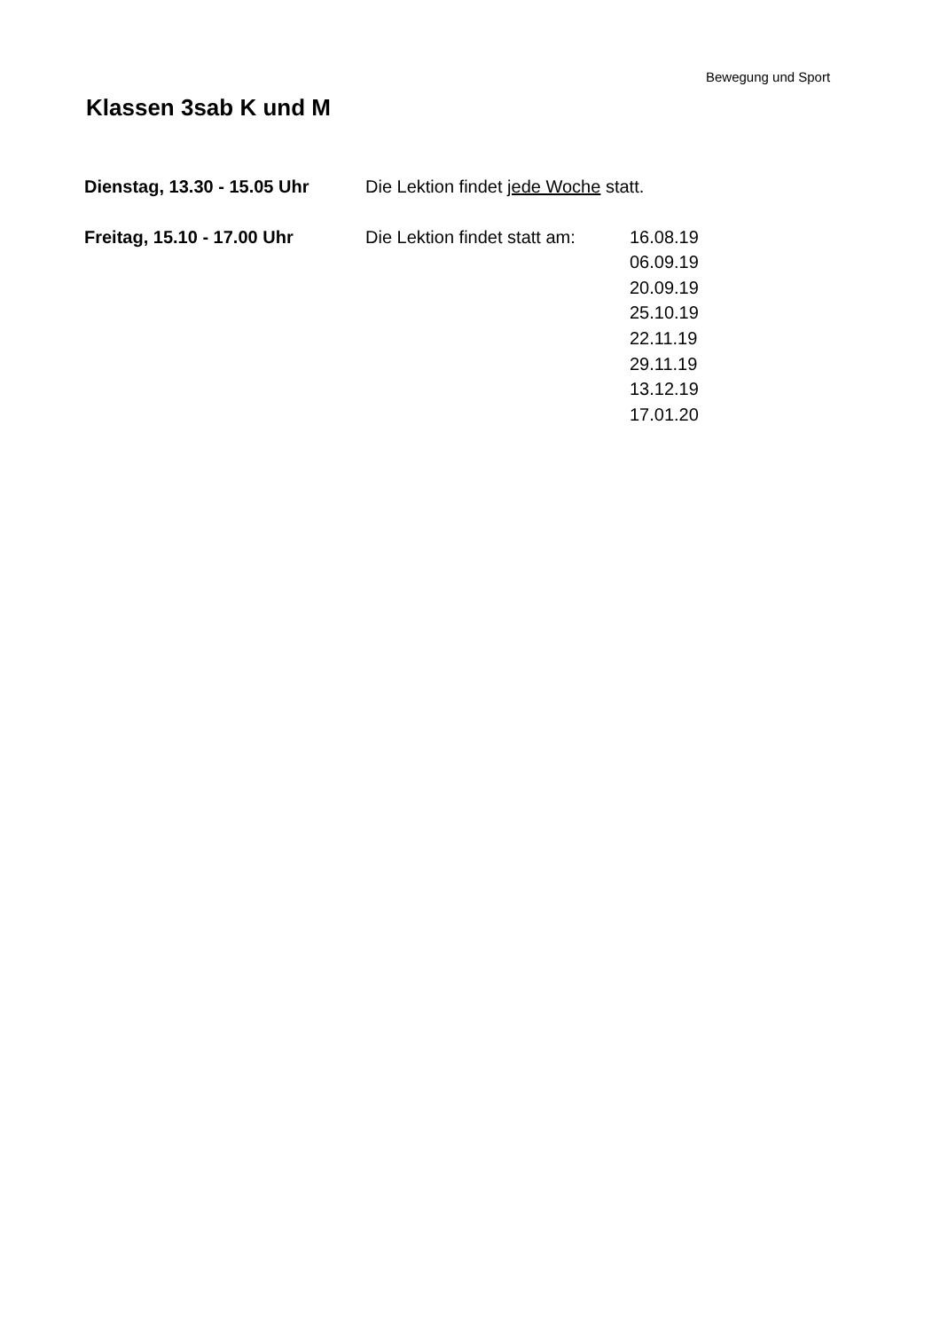Bewegung und Sport
Klassen 3sab K und M
Dienstag, 13.30 - 15.05 Uhr
Die Lektion findet jede Woche statt.
Freitag, 15.10 - 17.00 Uhr Die Lektion findet statt am:
16.08.19
06.09.19
20.09.19
25.10.19
22.11.19
29.11.19
13.12.19
17.01.20